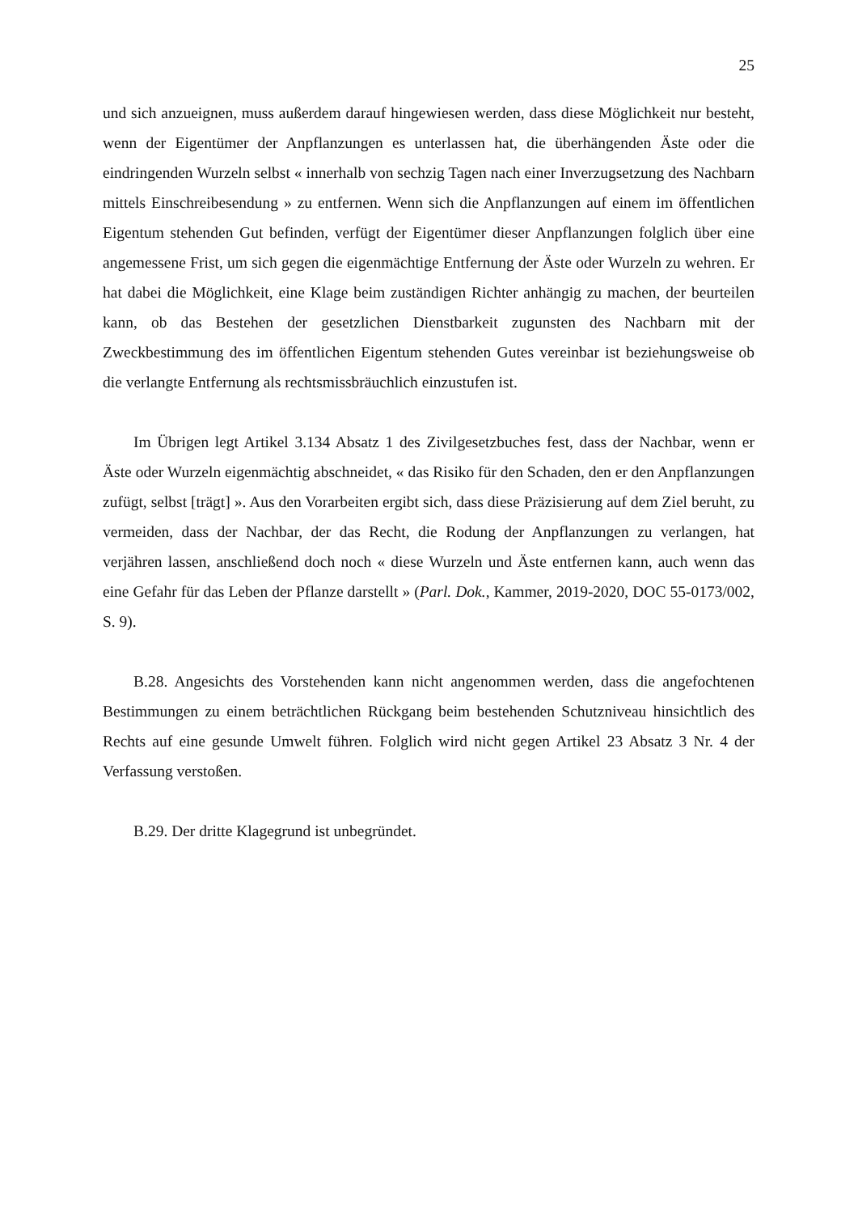25
und sich anzueignen, muss außerdem darauf hingewiesen werden, dass diese Möglichkeit nur besteht, wenn der Eigentümer der Anpflanzungen es unterlassen hat, die überhängenden Äste oder die eindringenden Wurzeln selbst « innerhalb von sechzig Tagen nach einer Inverzugsetzung des Nachbarn mittels Einschreibesendung » zu entfernen. Wenn sich die Anpflanzungen auf einem im öffentlichen Eigentum stehenden Gut befinden, verfügt der Eigentümer dieser Anpflanzungen folglich über eine angemessene Frist, um sich gegen die eigenmächtige Entfernung der Äste oder Wurzeln zu wehren. Er hat dabei die Möglichkeit, eine Klage beim zuständigen Richter anhängig zu machen, der beurteilen kann, ob das Bestehen der gesetzlichen Dienstbarkeit zugunsten des Nachbarn mit der Zweckbestimmung des im öffentlichen Eigentum stehenden Gutes vereinbar ist beziehungsweise ob die verlangte Entfernung als rechtsmissbräuchlich einzustufen ist.
Im Übrigen legt Artikel 3.134 Absatz 1 des Zivilgesetzbuches fest, dass der Nachbar, wenn er Äste oder Wurzeln eigenmächtig abschneidet, « das Risiko für den Schaden, den er den Anpflanzungen zufügt, selbst [trägt] ». Aus den Vorarbeiten ergibt sich, dass diese Präzisierung auf dem Ziel beruht, zu vermeiden, dass der Nachbar, der das Recht, die Rodung der Anpflanzungen zu verlangen, hat verjähren lassen, anschließend doch noch « diese Wurzeln und Äste entfernen kann, auch wenn das eine Gefahr für das Leben der Pflanze darstellt » (Parl. Dok., Kammer, 2019-2020, DOC 55-0173/002, S. 9).
B.28. Angesichts des Vorstehenden kann nicht angenommen werden, dass die angefochtenen Bestimmungen zu einem beträchtlichen Rückgang beim bestehenden Schutzniveau hinsichtlich des Rechts auf eine gesunde Umwelt führen. Folglich wird nicht gegen Artikel 23 Absatz 3 Nr. 4 der Verfassung verstoßen.
B.29. Der dritte Klagegrund ist unbegründet.